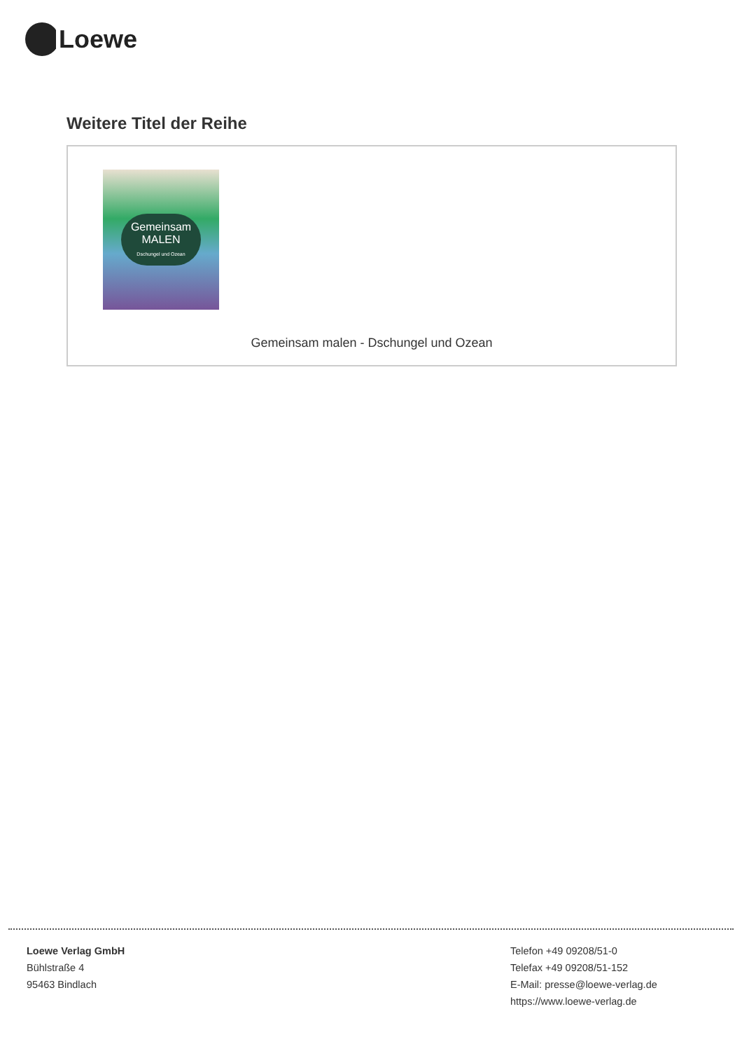Loewe
Weitere Titel der Reihe
Gemeinsam
MALEN
Dschungel und Ozean
Gemeinsam malen - Dschungel und Ozean
Loewe Verlag GmbH
Bühlstraße 4
95463 Bindlach
Telefon +49 09208/51-0
Telefax +49 09208/51-152
E-Mail: presse@loewe-verlag.de
https://www.loewe-verlag.de